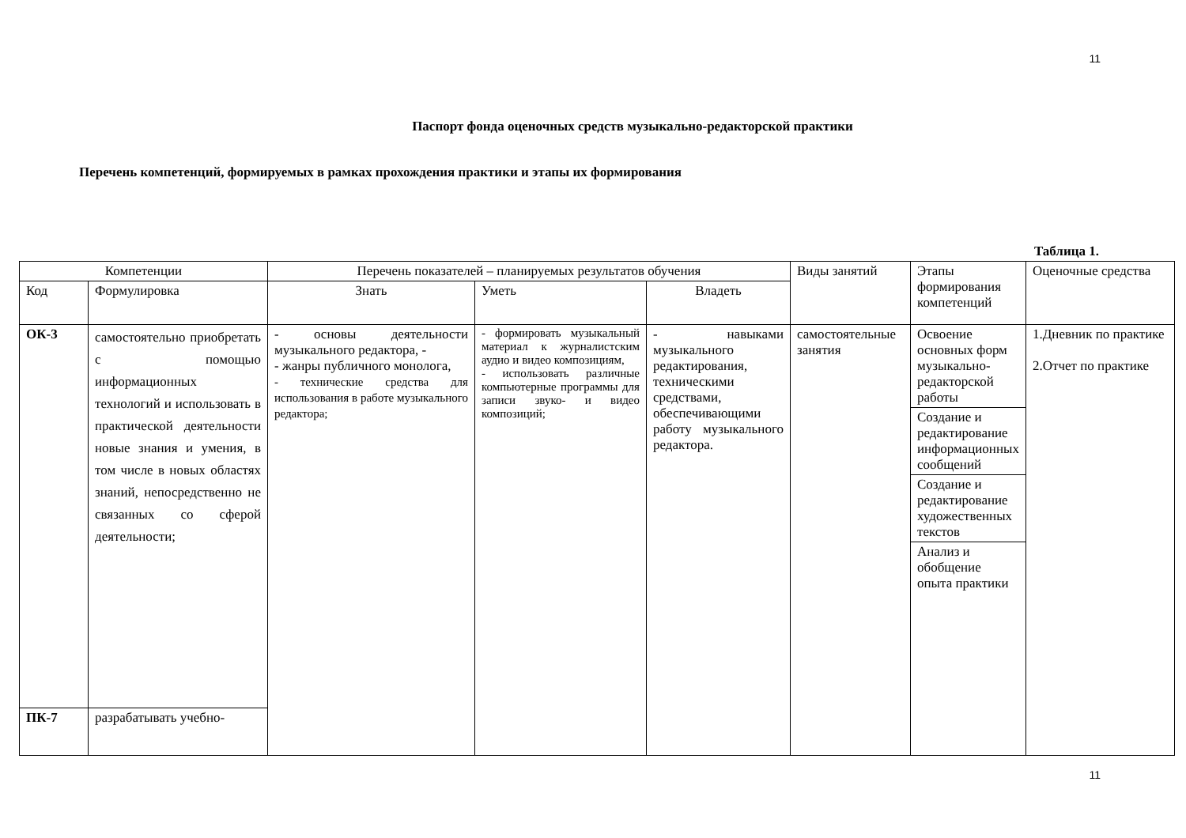11
Паспорт фонда оценочных средств музыкально-редакторской практики
Перечень компетенций, формируемых в рамках прохождения практики и этапы их формирования
Таблица 1.
| Компетенции | | Перечень показателей – планируемых результатов обучения | | | Виды занятий | Этапы формирования компетенций | Оценочные средства |
| --- | --- | --- | --- | --- | --- | --- | --- |
| Код | Формулировка | Знать | Уметь | Владеть | | | |
| ОК-3 | самостоятельно приобретать с помощью информационных технологий и использовать в практической деятельности новые знания и умения, в том числе в новых областях знаний, непосредственно не связанных со сферой деятельности; | - основы деятельности музыкального редактора, - - жанры публичного монолога, - технические средства для использования в работе музыкального редактора; | - формировать музыкальный материал к журналистским аудио и видео композициям, - использовать различные компьютерные программы для записи звуко- и видео композиций; | - навыками музыкального редактирования, техническими средствами, обеспечивающими работу музыкального редактора. | самостоятельные занятия | Освоение основных форм музыкально-редакторской работы Создание и редактирование информационных сообщений Создание и редактирование художественных текстов Анализ и обобщение опыта практики | 1.Дневник по практике 2.Отчет по практике |
| ПК-7 | разрабатывать учебно- | | | | | | |
11